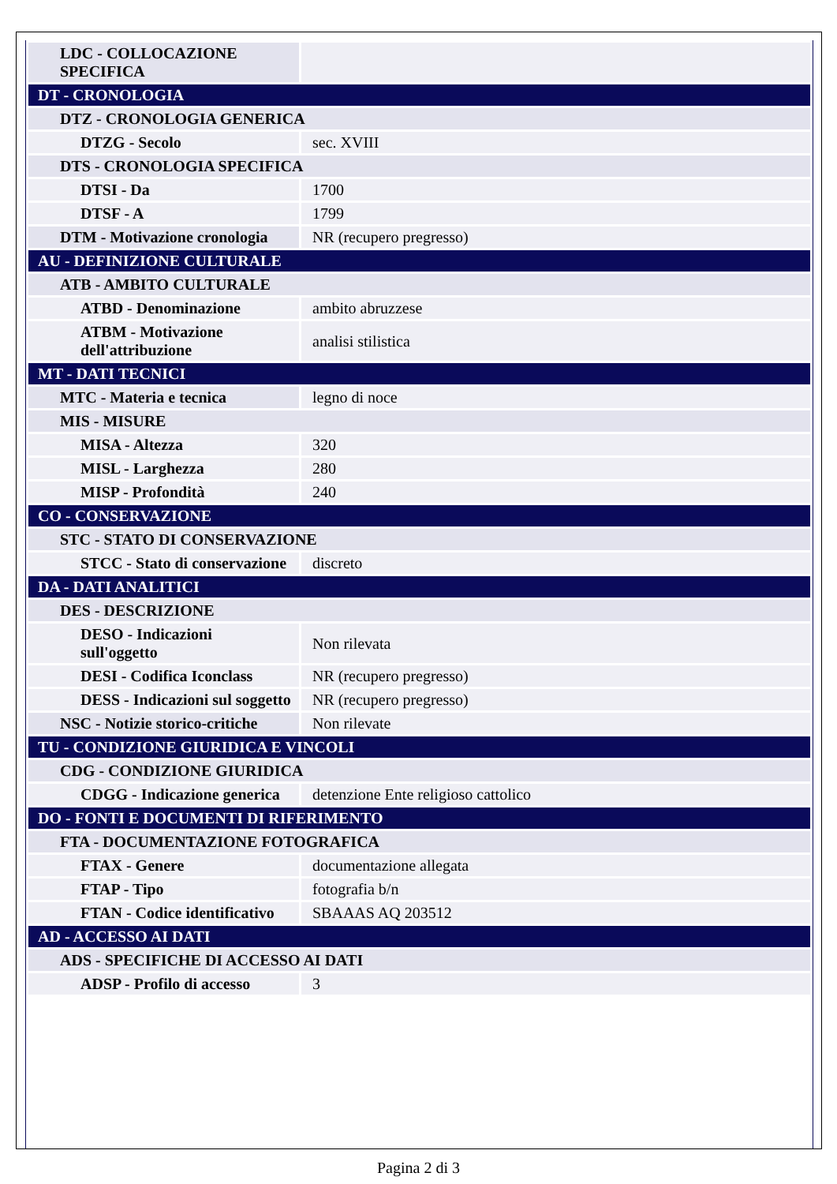| LDC - COLLOCAZIONE SPECIFICA | |
| DT - CRONOLOGIA | |
| DTZ - CRONOLOGIA GENERICA | |
| DTZG - Secolo | sec. XVIII |
| DTS - CRONOLOGIA SPECIFICA | |
| DTSI - Da | 1700 |
| DTSF - A | 1799 |
| DTM - Motivazione cronologia | NR (recupero pregresso) |
| AU - DEFINIZIONE CULTURALE | |
| ATB - AMBITO CULTURALE | |
| ATBD - Denominazione | ambito abruzzese |
| ATBM - Motivazione dell'attribuzione | analisi stilistica |
| MT - DATI TECNICI | |
| MTC - Materia e tecnica | legno di noce |
| MIS - MISURE | |
| MISA - Altezza | 320 |
| MISL - Larghezza | 280 |
| MISP - Profondità | 240 |
| CO - CONSERVAZIONE | |
| STC - STATO DI CONSERVAZIONE | |
| STCC - Stato di conservazione | discreto |
| DA - DATI ANALITICI | |
| DES - DESCRIZIONE | |
| DESO - Indicazioni sull'oggetto | Non rilevata |
| DESI - Codifica Iconclass | NR (recupero pregresso) |
| DESS - Indicazioni sul soggetto | NR (recupero pregresso) |
| NSC - Notizie storico-critiche | Non rilevate |
| TU - CONDIZIONE GIURIDICA E VINCOLI | |
| CDG - CONDIZIONE GIURIDICA | |
| CDGG - Indicazione generica | detenzione Ente religioso cattolico |
| DO - FONTI E DOCUMENTI DI RIFERIMENTO | |
| FTA - DOCUMENTAZIONE FOTOGRAFICA | |
| FTAX - Genere | documentazione allegata |
| FTAP - Tipo | fotografia b/n |
| FTAN - Codice identificativo | SBAAAS AQ 203512 |
| AD - ACCESSO AI DATI | |
| ADS - SPECIFICHE DI ACCESSO AI DATI | |
| ADSP - Profilo di accesso | 3 |
Pagina 2 di 3